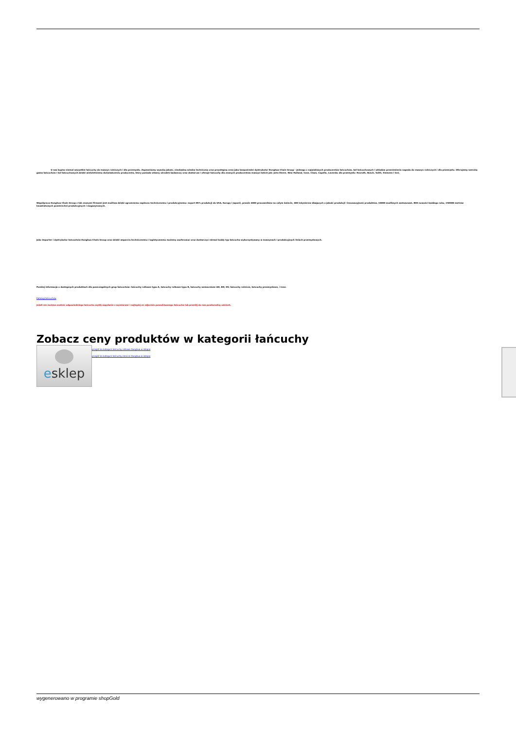U nas kupisz niemal wszystkie łańcuchy do maszyn rolniczych i dla przemysłu. Zapewniamy wysoką jakość, niezbędną wiedzę techniczną oraz przystępną cenę jako bezpośredni dystrybutor Donghua Chain Group - jednego z największych producentów łańcuchów, kół łańcuchowych i układów przeniesienia napędu do maszyn rolniczych i dla przemysłu. Oferujemy szeroką gamę łańcuchów i kół łańcuchowych dzięki wieloletniemu doświadczeniu producenta, który posiada własny ośrodek badawczy oraz dostarcza i oferuje łańcuchy dla znanych producentów maszyn takich jak: John Deere, New Holland, Case, Claas, Capello, Laverda; dla przemysłu: Rexroth, Bosch, Voith, Siemens i inni.
Współpraca Donghua Chain Group z tak znanymi firmami jest możliwa dzięki ogromnemu zapleczu technicznemu i produkcyjnemu: export 85% produkcji do USA, Europy i Japonii, prawie 4000 pracowników na całym świecie, 400 inżynierów dbających o jakość produkcji i innowacyjność produktów, 10000 możliwych zastosowań, 800 nowości każdego roku, 250000 metrów kwadratowych powierzchni produkcyjnych i magazynowych.
Jako importer i dystrybutor łańcuchów Donghua Chain Group oraz dzięki wsparciu technicznemu i logistycznemu możemy zaoferować oraz dostarczyć niemal każdy typ łańcucha wykorzystywany w maszynach i produkcyjnych liniach przemysłowych.
Poniżej informacja o dostępnych produktach dla poszczególnych grup łańcuchów: łańcuchy rolkowe typu A, łańcuchy rolkowe typu B, łańcuchy wzmacniane AH, BH, HV, łańcuchy rolnicze, łańcuchy przemysłowe, i inne.
Katalogi łańcuchów
Jeżeli nie możesz znaleźć odpowiedniego łańcucha wyślij zapytanie z wymiarami i najlepiej ze zdjęciem poszukiwanego łańcucha lub prześlij do nas powtarzalny odcinek.
Zobacz ceny produktów w kategorii łańcuchy
esklep
przejdź do kategorii łańcuchy rolkowe Donghua w sklepie
przejdź do kategorii łańcuchy rolnicze Donghua w sklepie
wygenerowano w programie shopGold